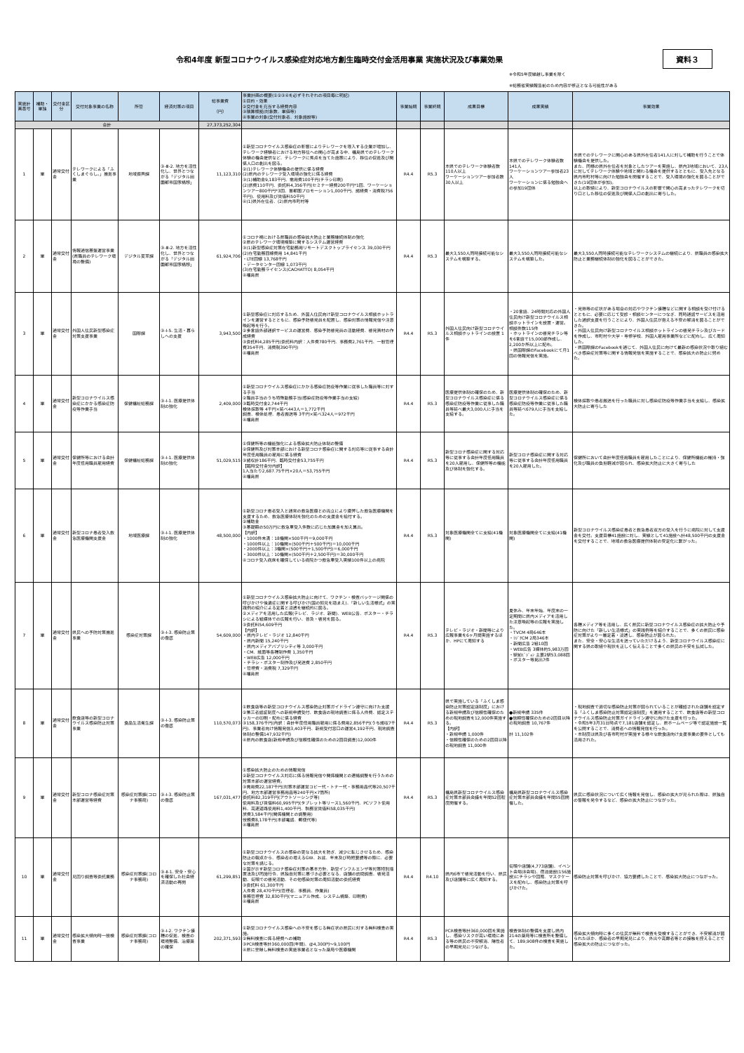令和4年度 新型コロナウイルス感染症対応地方創生臨時交付金活用事業 実施状況及び事業効果
資料３
※令和5年度繰越し事業を除く
※総務省実績報告前のため内容が修正となる可能性がある
| 実施計画番号 | 補助・単独 | 交付金区分 | 交付対象事業の名称 | 所管 | 経済対策の項目 | 総事業費 （円） | 事業計画の概要(①②③④を必ずそれぞれの項目毎に明記) ①目的・効果 ②交付金を充当する経費内容 ③積算根拠(対象数、単価等) ④事業の対象(交付対象者、対象施設等) | 事業始期 | 事業終期 | 成果目標 | 成果実績 | 事業効果 |
| --- | --- | --- | --- | --- | --- | --- | --- | --- | --- | --- | --- | --- |
| 合計 | | | | | | 27,373,252,304 | | | | | | |
| 1 | 単 | 通常交付金 | テレワークによる「ふくしまぐらし。」推進事業 | 地域振興課 | ③-Ⅲ-2. 地方を活性化し、世界とつながる「デジタル田園都市国家構想」 | 11,123,310 | ①新型コロナウイルス感染症の影響によりテレワークを導入する企業が増加し、テレワーク経験者における地方移住への関心が高まる中、福島県でのテレワーク体験の機会提供など、テレワークに焦点を当てた施策により、移住の促進及び関係人口の創出を図る。 ②(1)テレワーク体験機会の提供に係る経費 (2)県内のテレワーク受入環境の強化に係る経費 ③(1)補助金9,183千円、需用費100千円(チラシ印刷) (2)旅費110千円、委託料4,356千円(セミナー経費200千円*1回、ワーケーションツアー800千円*3回、首都圏プロモーション1,000千円、諸経費・消費税756千円)、使用料及び賃借料50千円 ④(1)県外在住者、(2)県内市町村等 | R4.4 | R5.3 | 本県でのテレワーク体験者数110人以上 ワーケーションツアー参加者数30人以上 | 本県でのテレワーク体験者数141人 ワーケーションツアー参加者23人 ワーケーションに係る勉強会への参加19団体 | 本県でのテレワークに関心のある県外在住者141人に対して補助を行うことで体験機会を提供した。 また、同様の県外在住者を対象としたツアーを実施し、県内3地域において、23人に対してテレワーク体験や地域と関わる機会を提供するとともに、受入先となる県内市町村等に向けた勉強会を開催することで、受入環境の強化を図ることができた(19団体が参加)。 以上の取組により、新型コロナウイルスの影響で関心の高まったテレワークを切り口とした移住の促進及び関係人口の創出に寄与した。 |
| 2 | 単 | 通常交付金 | 情報通信基盤運営事業(県職員のテレワーク環境の整備) | デジタル変革課 | ③-Ⅲ-2. 地方を活性化し、世界とつながる「デジタル田園都市国家構想」 | 61,924,706 | ①コロナ禍における県職員の感染拡大防止と業務継続体制の強化 ②県のテレワーク環境構築に関するシステム運営経費 ③(1)新型感染症対策在宅勤務用リモートデスクトップライセンス 39,030千円 (2)在宅勤務回線費用 14,841千円 ・LTE回線 13,768千円 ・データセンター回線 1,073千円 (3)在宅勤務ライセンス(CACHATTO) 8,054千円 ④福島県 | R4.4 | R5.3 | 最大3,550人同時接続可能なシステムを構築する。 | 最大3,550人同時接続可能なシステムを構築した。 | 最大3,550人同時接続可能なテレワークシステムの継続により、県職員の感染拡大防止と業務継続体制の強化を図ることができた。 |
| 3 | 単 | 通常交付金 | 外国人住民新型感染症対策支援事業 | 国際課 | ③-Ⅰ-5. 生活・暮らしへの支援 | 3,943,500 | ①新型感染症に対応するため、外国人住民向け新型コロナウイルス相談ホットラインを運営するとともに、感染予防啓発員を配置し、感染対策の情報発信や注意喚起等を行う。 ②多言語外部通訳サービスの運営費、感染予防啓発員の活動経費、啓発資材の作成経費 ③委託料4,285千円(委託料内訳：人件費780千円、事務費2,761千円、一般管理費354千円、消費税390千円) ④福島県 | R4.4 | R5.3 | 外国人住民向け新型コロナウイルス相談ホットラインの設置 1件 | ・20言語、24時間対応の外国人住民向け新型コロナウイルス相談ホットラインを設置・運営。相談件数115件 ・ホットラインの啓発チラシ等を6言語で15,000部作成し、2,200か所以上に配布。 ・県国際課のFacebookにて月1回の情報発信を実施。 | ・発熱等の症状がある場合の対応やワクチン接種などに関する相談を受け付けるとともに、必要に応じて受診・相談センターにつなぎ、同時通話サービスを活用した通訳支援を行うことにより、外国人住民が抱える不安の解消を図ることができた。 ・外国人住民向け新型コロナウイルス相談ホットラインの啓発チラシ及びカードを作成し、市町村や大学・専修学校、外国人雇用事業所などに配布し、広く周知した。 ・県国際課のFacebookを通じて、外国人住民に向けて最新の感染状況や取り組むべき感染症対策等に関する情報発信を実施することで、感染拡大の防止に努めた。 |
| 4 | 単 | 通常交付金 | 新型コロナウイルス感染症にかかる感染症防疫等作業手当 | 保健福祉総務課 | ③-Ⅰ-1. 医療提供体制の強化 | 2,409,000 | ①新型コロナウイルス感染症にかかる感染症防疫等作業に従事した職員等に対する手当 ②職員手当のうち特殊勤務手当(感染症防疫等作業手当の支給) ③臨時交付金2,744千円 検体採取等 4千円×延べ443人＝1,772千円 調査、検体処理、患者搬送等 3千円×延べ324人＝972千円 ④福島県 | R4.4 | R5.3 | 医療提供体制の確保のため、新型コロナウイルス感染症に係る感染症防疫等作業に従事した職員等延べ最大3,000人に手当を支給する。 | 医療提供体制の確保のため、新型コロナウイルス感染症に係る感染症防疫等作業に従事した職員等延べ679人に手当を支給した。 | 検体採取や患者搬送を行った職員に対し感染症防疫等作業手当を支給し、感染拡大防止に寄与した |
| 5 | 単 | 通常交付金 | 保健所等における会計年度任用職員雇用経費 | 保健福祉総務課 | ③-Ⅰ-1. 医療提供体制の強化 | 51,029,515 | ①保健所等の機能強化による感染拡大防止体制の整備 ②保健所及び対策本部における新型コロナ感染症に関する対応等に従事する会計年度任用職員の雇用に係る経費 ③諸収計186千円、臨時交付金53,755千円 【臨時交付金分内訳】 1人当たり2,687.75千円×20人＝53,755千円 ④福島県 | R4.4 | R5.3 | 新型コロナ感染症に関する対応等に従事する会計年度任用職員を20人雇用し、保健所等の機能及び体制を強化する。 | 新型コロナ感染症に関する対応等に従事する会計年度任用職員を20人雇用した。 | 保健所において会計年度任用職員を雇用したことにより、保健所機能の維持・強化及び職員の負担軽減が図られ、感染拡大防止に大きく寄与した |
| 6 | 単 | 通常交付金 | 新型コロナ患者受入救急医療機関支援金 | 地域医療課 | ③-Ⅰ-1. 医療提供体制の強化 | 48,500,000 | ①新型コロナ患者受入と通常の救急医療との両立により疲弊した救急医療機関を支援するため、救急医療体制を強化のための支援金を給付する。 ②補助金 ③基礎額の50万円に救急車受入件数に応じた加算金を加え算出。 【内訳】 ・1000件未満：18機関×500千円＝9,000千円 ・1000件以上：10機関×(500千円＋500千円)＝10,000千円 ・2000件以上：3機関×(500千円＋1,500千円)＝6,000千円 ・3000件以上：10機関×(500千円＋2,500千円)＝30,000千円 ④コロナ受入病床を確保している病院かつ救急車受入実績100件以上の病院 | R4.4 | R5.3 | 対象医療機関全てに支給(41機関) | 対象医療機関全てに支給(41機関) | 新型コロナウイルス感染症患者と救急患者双方の受入を行うに病院に対して支援金を交付。支援目標41施設に対し、実績として41施設へ計48,500千円の支援金を交付することで、地域の救急医療提供体制の安定化に繋がった。 |
| 7 | 単 | 通常交付金 | 県民への予防対策推進事業 | 感染症対策課 | ③-Ⅰ-3. 感染防止策の徹底 | 54,609,000 | ①新型コロナウイルス感染拡大防止に向けて、ワクチン・検査パッケージ関係の呼びかけや後遺症に関する呼びかけ(国の知見を踏まえ)、「新しい生活様式」の実践例の紹介による定着と浸透を継続的に図る。 ②メディアを活用した広報(テレビ、ラジオ、新聞)、WEB公告、ポスター・チラシによる紙媒体での広報を行い、普及・啓発を図る。 ③委託料54,609千円 【内訳】 ・県内テレビ・ラジオ 12,840千円 ・県内新聞 15,240千円 ・県内メディアパブリシティ等 3,000千円 ・CM、紙面等各種制作費 1,350千円 ・WEB広告 12,000千円 ・チラシ・ポスター制作及び発送費 2,850千円 ・管理費・消費税 7,329千円 ④福島県 | R4.4 | R5.3 | テレビ・ラジオ・新聞等により広報事業を6ヶ月間実施するほか、HPにて周知する | 夏休み、年末年始、年度末の一定期間に県内メディアを活用した注意喚起等の広報を実施した。 ・TVCM 4局646本 ・ﾗｼﾞｵCM 2局346本 ・新聞広告 2紙10回 ・WEB広告 3媒体約5,983万回 ・駅前ﾋﾞｼﾞｮﾝ 主要2駅53,088回 ・ポスター等掲出7件 | 各種メディア等を活用し、広く県民に新型コロナウイルス感染症の拡大防止や予防に向けた「新しい生活様式」の実践例等を紹介することで、多くの県民に感染症対策がより一層定着・浸透し、感染防止が図られた。 また、安全・安心な生活を送っていただけるよう、新型コロナウイルス感染症に関する県の取組や現状を正しく伝えることで多くの県民の不安を払拭した。 |
| 8 | 単 | 通常交付金 | 飲食店等の新型コロナウイルス感染防止対策事業 | 食品生活衛生課 | ③-Ⅰ-3. 感染防止策の徹底 | 110,570,073 | ①飲食店等の新型コロナウイルス感染防止対策ガイドライン遵守に向けた支援 ②第三者認証制度への新規申請受付、飲食店の現地調査に係る人件費、認定ステッカーの印刷・配布に係る経費 ③158,376千円(内訳：会計年度任用職員雇用に係る費用2,856千円(うち諸収7千円)、事業者向け情報発信3,403千円、新規受付窓口の運営4,192千円、現地調査体制の整備147,932千円) ④県内の飲食店(新規申請及び信頼性確保のための2回目調査)12,000件 | R4.4 | R5.3 | 県で実施している「ふくしま感染防止対策認定店制度」における新規申請及び信頼性確保のための現地調査を12,000件実施する。 【内訳】 ・新規申請 1,000件 ・信頼性確保のための2回目以降の現地調査 11,000件 | ●新規申請 335件 ●信頼性確保のための2回目以降の現地調査 10,767件 計 11,102件 | ・現地調査で適切な感染防止対策が図られていることが確認された店舗を認定する「ふくしま感染防止対策認定店制度」を運用することで、飲食店等の新型コロナウイルス感染防止対策ガイドライン遵守に向けた支援を行った。 ・令和5年3月31日時点で7,181店舗を認定し、県ホームページ等で認定施設一覧を公開することで、消費者への情報発信を行った。 ・本制度は県及び各市町村が実施する様々な飲食店向け支援事業の要件としても活用された。 |
| 9 | 単 | 通常交付金 | 新型コロナ感染症対策本部運営等経費 | 感染症対策課(コロナ事務局) | ③-Ⅰ-3. 感染防止策の徹底 | 167,031,477 | ①感染拡大防止のための情報発信 ②新型コロナウイルス対応に係る情報発信や関係機関との連絡調整を行うための対策本部の運営経費。 ③需用費22,187千円(対策本部運営コピー代・トナー代・事務用品代等20,507千円、地方本部運営事務用品等240千円×7箇所) 委託料82,319千円(アウトソーシング等) 使用料及び賃借料60,995千円(タブレット等リース1,560千円、PCソフト使用料、高速道路使用料1,400千円、執務室賃借料58,035千円) 旅費3,584千円(関係機関との調整用) 役務費8,178千円(本部電話、郵便代等) ④福島県 | R4.4 | R5.3 | 福島県新型コロナウイルス感染症対策本部員会議を年間52回程度開催する。 | 福島県新型コロナウイルス感染症対策本部員会議を年間55回開催した。 | 県民に感染状況について広く情報を発信し、感染の拡大が見られた際は、県独自の警報を発令するなど、感染の拡大防止につながった。 |
| 10 | 単 | 通常交付金 | 見回り調査等委託業務 | 感染症対策課(コロナ事務局) | ③-Ⅱ-1. 安全・安心を確保した社会経済活動の再開 | 61,299,851 | ①新型コロナウイルスの感染の更なる拡大を防ぎ、減少に転じさせるため、感染防止の観点から、感染者の増えるGW、お盆、年末及び時短要請等の際に、必要な対策を講じる。 ②国が示す新型コロナ感染症対策の基本方針、新型インフルエンザ等対策特別措置法及び同施行令、県独自対策に基づき必要となる、店舗の訪問調査、啓発活動、街頭での啓発活動、その他感染対策の周知活動の委託経費 ③委託料 61,300千円 人件費 28,470千円(管理者、事務員、作業員) 事務管理費 32,830千円(マニュアル作成、システム構築、印刷費) ④福島県 | R4.4 | R4.10 | 県内6市で啓発活動を行い、県民及び店舗等に広く周知する。 | 街頭や店舗(4,773店舗)、イベント会場(8会場)、宿泊施設(156施設)にチラシや団扇、マスクケースを配布し、感染防止対策を呼びかけた。 | 感染防止対策を呼びかけ、協力要請したことで、感染拡大防止につながった。 |
| 11 | 単 | 通常交付金 | 感染拡大傾向時一般検査事業 | 感染症対策課(コロナ事務局) | ③-Ⅰ-2. ワクチン接種の促進、検査の環境整備、治療薬の確保 | 202,371,593 | ①新型コロナウイルス感染への不安を感じる無症状の県民に対する無料検査の実施。 ②無料検査に係る経費への補助 ③PCR検査等計360,000回(年間)、@4,300円〜9,100円 ④県に登録し無料検査の実施事業者となった薬局や医療機関 | R4.4 | R5.3 | PCR検査等計360,000回を実施し、感染リスクが高い環境にある等の県民の不安解消、陽性者の早期発見につなげる。 | 検査体制の整備を支援し県内214の薬局等に検査所を整備して、189,908件の検査を実施した。 | 感染拡大傾向時に多くの住民が無料で検査を受検することができ、不安解消が図られたほか、感染者の早期発見により、外出や高齢者等との接触を控えることで感染拡大の防止につながった。 |